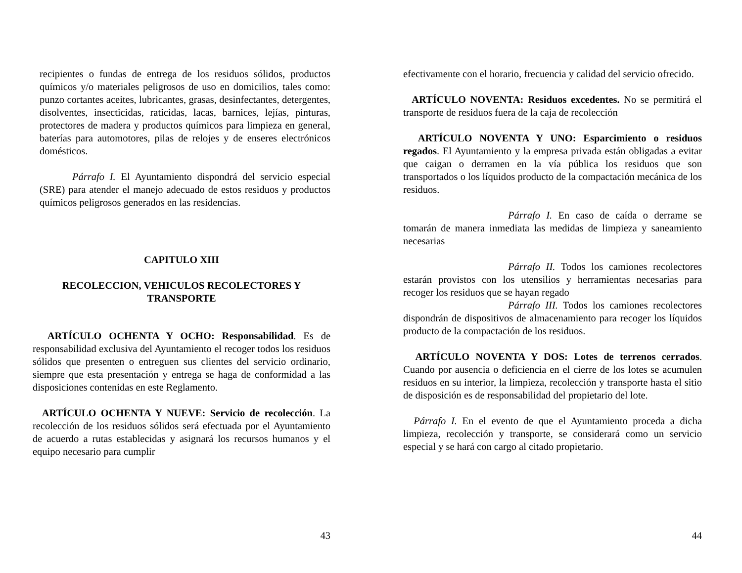recipientes o fundas de entrega de los residuos sólidos, productos químicos y/o materiales peligrosos de uso en domicilios, tales como: punzo cortantes aceites, lubricantes, grasas, desinfectantes, detergentes, disolventes, insecticidas, raticidas, lacas, barnices, lejías, pinturas, protectores de madera y productos químicos para limpieza en general, baterías para automotores, pilas de relojes y de enseres electrónicos domésticos.
Párrafo I. El Ayuntamiento dispondrá del servicio especial (SRE) para atender el manejo adecuado de estos residuos y productos químicos peligrosos generados en las residencias.
CAPITULO XIII
RECOLECCION, VEHICULOS RECOLECTORES Y TRANSPORTE
ARTÍCULO OCHENTA Y OCHO: Responsabilidad. Es de responsabilidad exclusiva del Ayuntamiento el recoger todos los residuos sólidos que presenten o entreguen sus clientes del servicio ordinario, siempre que esta presentación y entrega se haga de conformidad a las disposiciones contenidas en este Reglamento.
ARTÍCULO OCHENTA Y NUEVE: Servicio de recolección. La recolección de los residuos sólidos será efectuada por el Ayuntamiento de acuerdo a rutas establecidas y asignará los recursos humanos y el equipo necesario para cumplir
43
efectivamente con el horario, frecuencia y calidad del servicio ofrecido.
ARTÍCULO NOVENTA: Residuos excedentes. No se permitirá el transporte de residuos fuera de la caja de recolección
ARTÍCULO NOVENTA Y UNO: Esparcimiento o residuos regados. El Ayuntamiento y la empresa privada están obligadas a evitar que caigan o derramen en la vía pública los residuos que son transportados o los líquidos producto de la compactación mecánica de los residuos.
Párrafo I. En caso de caída o derrame se tomarán de manera inmediata las medidas de limpieza y saneamiento necesarias
Párrafo II. Todos los camiones recolectores estarán provistos con los utensilios y herramientas necesarias para recoger los residuos que se hayan regado
Párrafo III. Todos los camiones recolectores dispondrán de dispositivos de almacenamiento para recoger los líquidos producto de la compactación de los residuos.
ARTÍCULO NOVENTA Y DOS: Lotes de terrenos cerrados. Cuando por ausencia o deficiencia en el cierre de los lotes se acumulen residuos en su interior, la limpieza, recolección y transporte hasta el sitio de disposición es de responsabilidad del propietario del lote.
Párrafo I. En el evento de que el Ayuntamiento proceda a dicha limpieza, recolección y transporte, se considerará como un servicio especial y se hará con cargo al citado propietario.
44